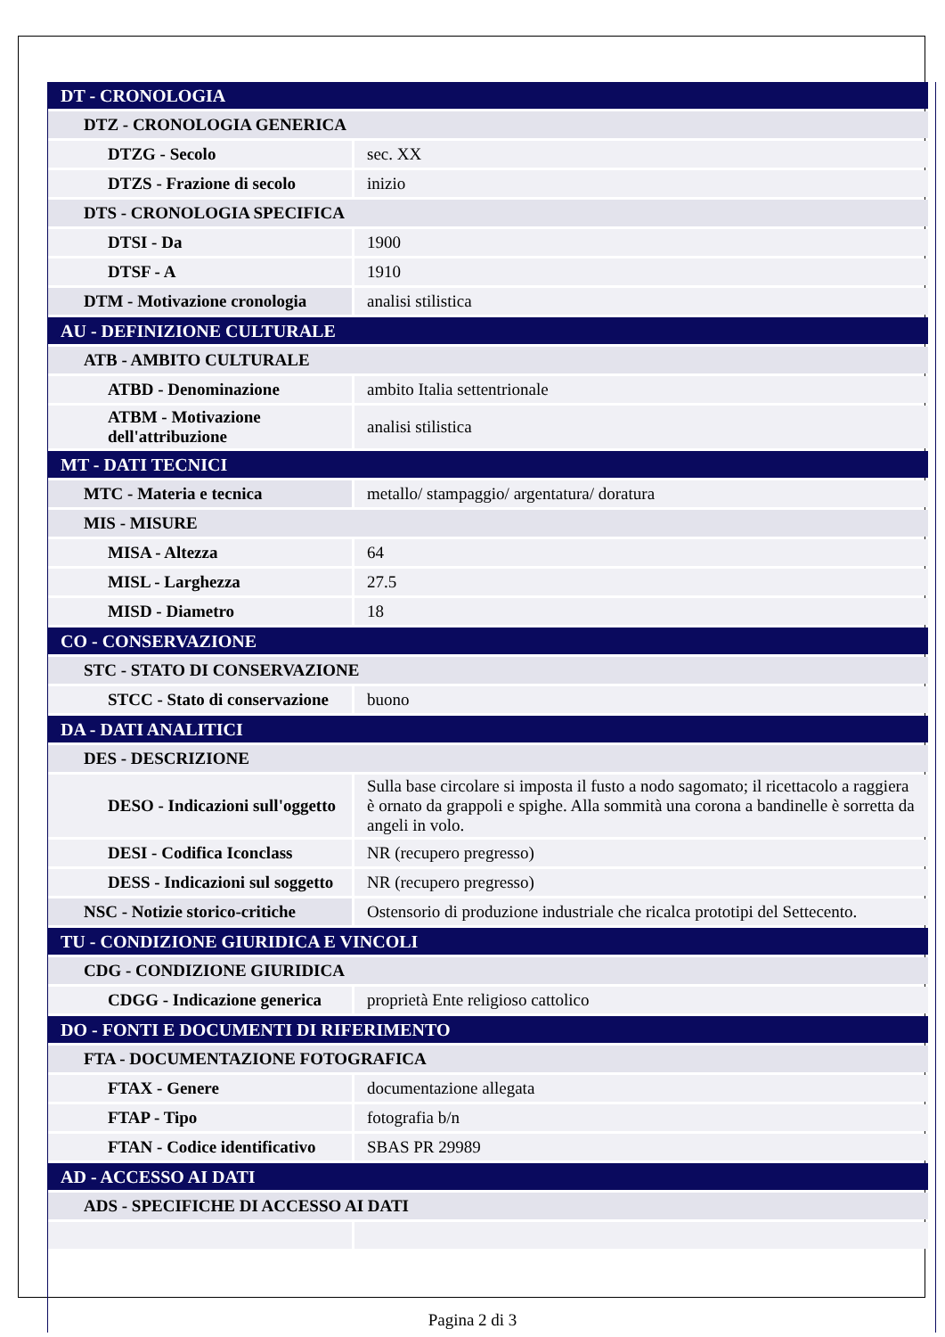| DT - CRONOLOGIA | |
| DTZ - CRONOLOGIA GENERICA | |
| DTZG - Secolo | sec. XX |
| DTZS - Frazione di secolo | inizio |
| DTS - CRONOLOGIA SPECIFICA | |
| DTSI - Da | 1900 |
| DTSF - A | 1910 |
| DTM - Motivazione cronologia | analisi stilistica |
| AU - DEFINIZIONE CULTURALE | |
| ATB - AMBITO CULTURALE | |
| ATBD - Denominazione | ambito Italia settentrionale |
| ATBM - Motivazione dell'attribuzione | analisi stilistica |
| MT - DATI TECNICI | |
| MTC - Materia e tecnica | metallo/ stampaggio/ argentatura/ doratura |
| MIS - MISURE | |
| MISA - Altezza | 64 |
| MISL - Larghezza | 27.5 |
| MISD - Diametro | 18 |
| CO - CONSERVAZIONE | |
| STC - STATO DI CONSERVAZIONE | |
| STCC - Stato di conservazione | buono |
| DA - DATI ANALITICI | |
| DES - DESCRIZIONE | |
| DESO - Indicazioni sull'oggetto | Sulla base circolare si imposta il fusto a nodo sagomato; il ricettacolo a raggiera è ornato da grappoli e spighe. Alla sommità una corona a bandinelle è sorretta da angeli in volo. |
| DESI - Codifica Iconclass | NR (recupero pregresso) |
| DESS - Indicazioni sul soggetto | NR (recupero pregresso) |
| NSC - Notizie storico-critiche | Ostensorio di produzione industriale che ricalca prototipi del Settecento. |
| TU - CONDIZIONE GIURIDICA E VINCOLI | |
| CDG - CONDIZIONE GIURIDICA | |
| CDGG - Indicazione generica | proprietà Ente religioso cattolico |
| DO - FONTI E DOCUMENTI DI RIFERIMENTO | |
| FTA - DOCUMENTAZIONE FOTOGRAFICA | |
| FTAX - Genere | documentazione allegata |
| FTAP - Tipo | fotografia b/n |
| FTAN - Codice identificativo | SBAS PR 29989 |
| AD - ACCESSO AI DATI | |
| ADS - SPECIFICHE DI ACCESSO AI DATI | |
Pagina 2 di 3